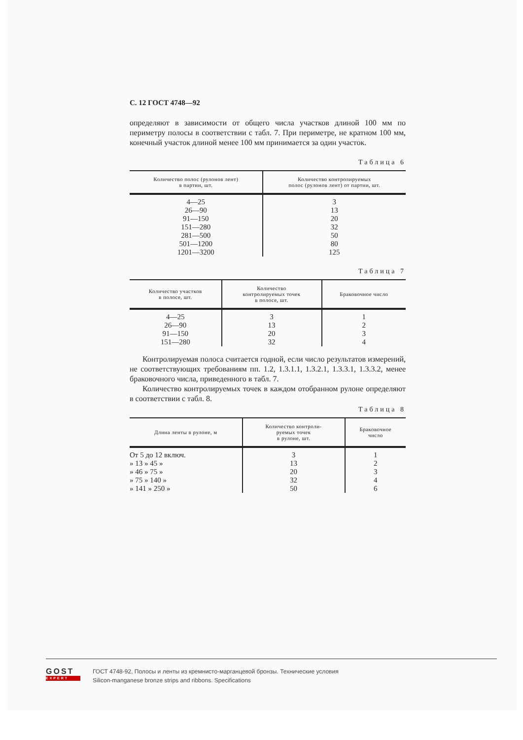С. 12 ГОСТ 4748—92
определяют в зависимости от общего числа участков длиной 100 мм по периметру полосы в соответствии с табл. 7. При периметре, не кратном 100 мм, конечный участок длиной менее 100 мм принимается за один участок.
Таблица 6
| Количество полос (рулонов лент) в партии, шт. | Количество контролируемых полос (рулонов лент) от партии, шт. |
| --- | --- |
| 4—25 | 3 |
| 26—90 | 13 |
| 91—150 | 20 |
| 151—280 | 32 |
| 281—500 | 50 |
| 501—1200 | 80 |
| 1201—3200 | 125 |
Таблица 7
| Количество участков в полосе, шт. | Количество контролируемых точек в полосе, шт. | Браковочное число |
| --- | --- | --- |
| 4—25 | 3 | 1 |
| 26—90 | 13 | 2 |
| 91—150 | 20 | 3 |
| 151—280 | 32 | 4 |
Контролируемая полоса считается годной, если число результатов измерений, не соответствующих требованиям пп. 1.2, 1.3.1.1, 1.3.2.1, 1.3.3.1, 1.3.3.2, менее браковочного числа, приведенного в табл. 7.
Количество контролируемых точек в каждом отобранном рулоне определяют в соответствии с табл. 8.
Таблица 8
| Длина ленты в рулоне, м | Количество контроли- руемых точек в рулоне, шт. | Браковочное число |
| --- | --- | --- |
| От 5 до 12 включ. | 3 | 1 |
| » 13 » 45 » | 13 | 2 |
| » 46 » 75 » | 20 | 3 |
| » 75 » 140 » | 32 | 4 |
| » 141 » 250 » | 50 | 6 |
GOST
EXPERT
ГОСТ 4748-92, Полосы и ленты из кремнисто-марганцевой бронзы. Технические условия
Silicon-manganese bronze strips and ribbons. Specifications